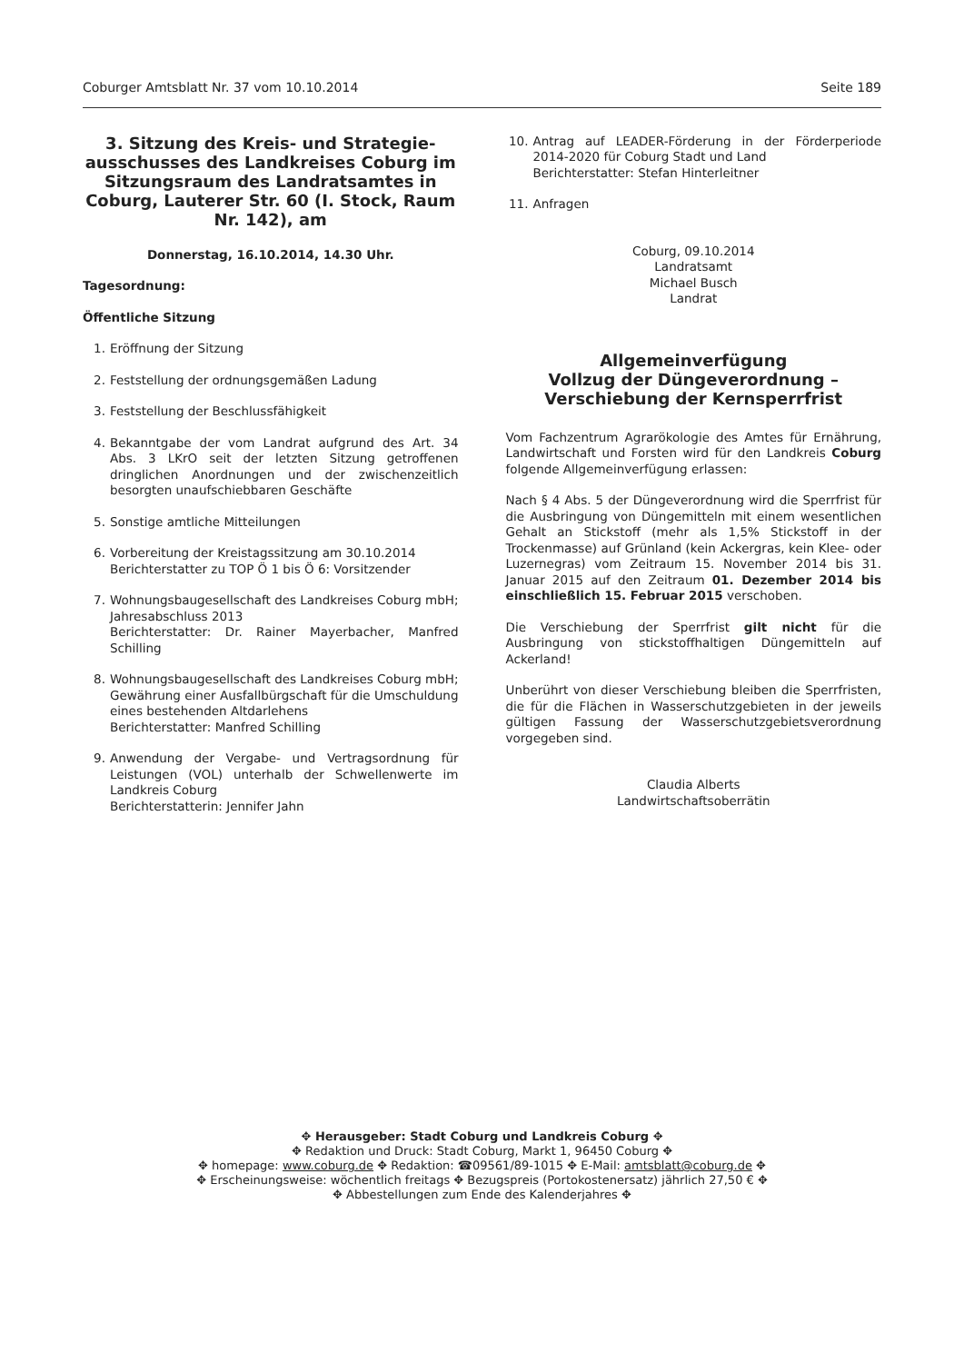Coburger Amtsblatt Nr. 37 vom 10.10.2014 Seite 189
3. Sitzung des Kreis- und Strategie-ausschusses des Landkreises Coburg im Sitzungsraum des Landratsamtes in Coburg, Lauterer Str. 60 (I. Stock, Raum Nr. 142), am
Donnerstag, 16.10.2014, 14.30 Uhr.
Tagesordnung:
Öffentliche Sitzung
1. Eröffnung der Sitzung
2. Feststellung der ordnungsgemäßen Ladung
3. Feststellung der Beschlussfähigkeit
4. Bekanntgabe der vom Landrat aufgrund des Art. 34 Abs. 3 LKrO seit der letzten Sitzung getroffenen dringlichen Anordnungen und der zwischenzeitlich besorgten unaufschiebbaren Geschäfte
5. Sonstige amtliche Mitteilungen
6. Vorbereitung der Kreistagssitzung am 30.10.2014
Berichterstatter zu TOP Ö 1 bis Ö 6: Vorsitzender
7. Wohnungsbaugesellschaft des Landkreises Coburg mbH;
Jahresabschluss 2013
Berichterstatter: Dr. Rainer Mayerbacher, Manfred Schilling
8. Wohnungsbaugesellschaft des Landkreises Coburg mbH;
Gewährung einer Ausfallbürgschaft für die Umschuldung eines bestehenden Altdarlehens
Berichterstatter: Manfred Schilling
9. Anwendung der Vergabe- und Vertragsordnung für Leistungen (VOL) unterhalb der Schwellenwerte im Landkreis Coburg
Berichterstatterin: Jennifer Jahn
10. Antrag auf LEADER-Förderung in der Förderperiode 2014-2020 für Coburg Stadt und Land
Berichterstatter: Stefan Hinterleitner
11. Anfragen
Coburg, 09.10.2014
Landratsamt
Michael Busch
Landrat
Allgemeinverfügung
Vollzug der Düngeverordnung –
Verschiebung der Kernsperrfrist
Vom Fachzentrum Agrarökologie des Amtes für Ernährung, Landwirtschaft und Forsten wird für den Landkreis Coburg folgende Allgemeinverfügung erlassen:
Nach § 4 Abs. 5 der Düngeverordnung wird die Sperrfrist für die Ausbringung von Düngemitteln mit einem wesentlichen Gehalt an Stickstoff (mehr als 1,5% Stickstoff in der Trockenmasse) auf Grünland (kein Ackergras, kein Klee- oder Luzernegras) vom Zeitraum 15. November 2014 bis 31. Januar 2015 auf den Zeitraum 01. Dezember 2014 bis einschließlich 15. Februar 2015 verschoben.
Die Verschiebung der Sperrfrist gilt nicht für die Ausbringung von stickstoffhaltigen Düngemitteln auf Ackerland!
Unberührt von dieser Verschiebung bleiben die Sperrfristen, die für die Flächen in Wasserschutzgebieten in der jeweils gültigen Fassung der Wasserschutzgebietsverordnung vorgegeben sind.
Claudia Alberts
Landwirtschaftsoberrätin
✥ Herausgeber: Stadt Coburg und Landkreis Coburg ✥
✥ Redaktion und Druck: Stadt Coburg, Markt 1, 96450 Coburg ✥
✥ homepage: www.coburg.de ✥ Redaktion: ☎09561/89-1015 ✥ E-Mail: amtsblatt@coburg.de ✥
✥ Erscheinungsweise: wöchentlich freitags ✥ Bezugspreis (Portokostenersatz) jährlich 27,50 € ✥
✥ Abbestellungen zum Ende des Kalenderjahres ✥